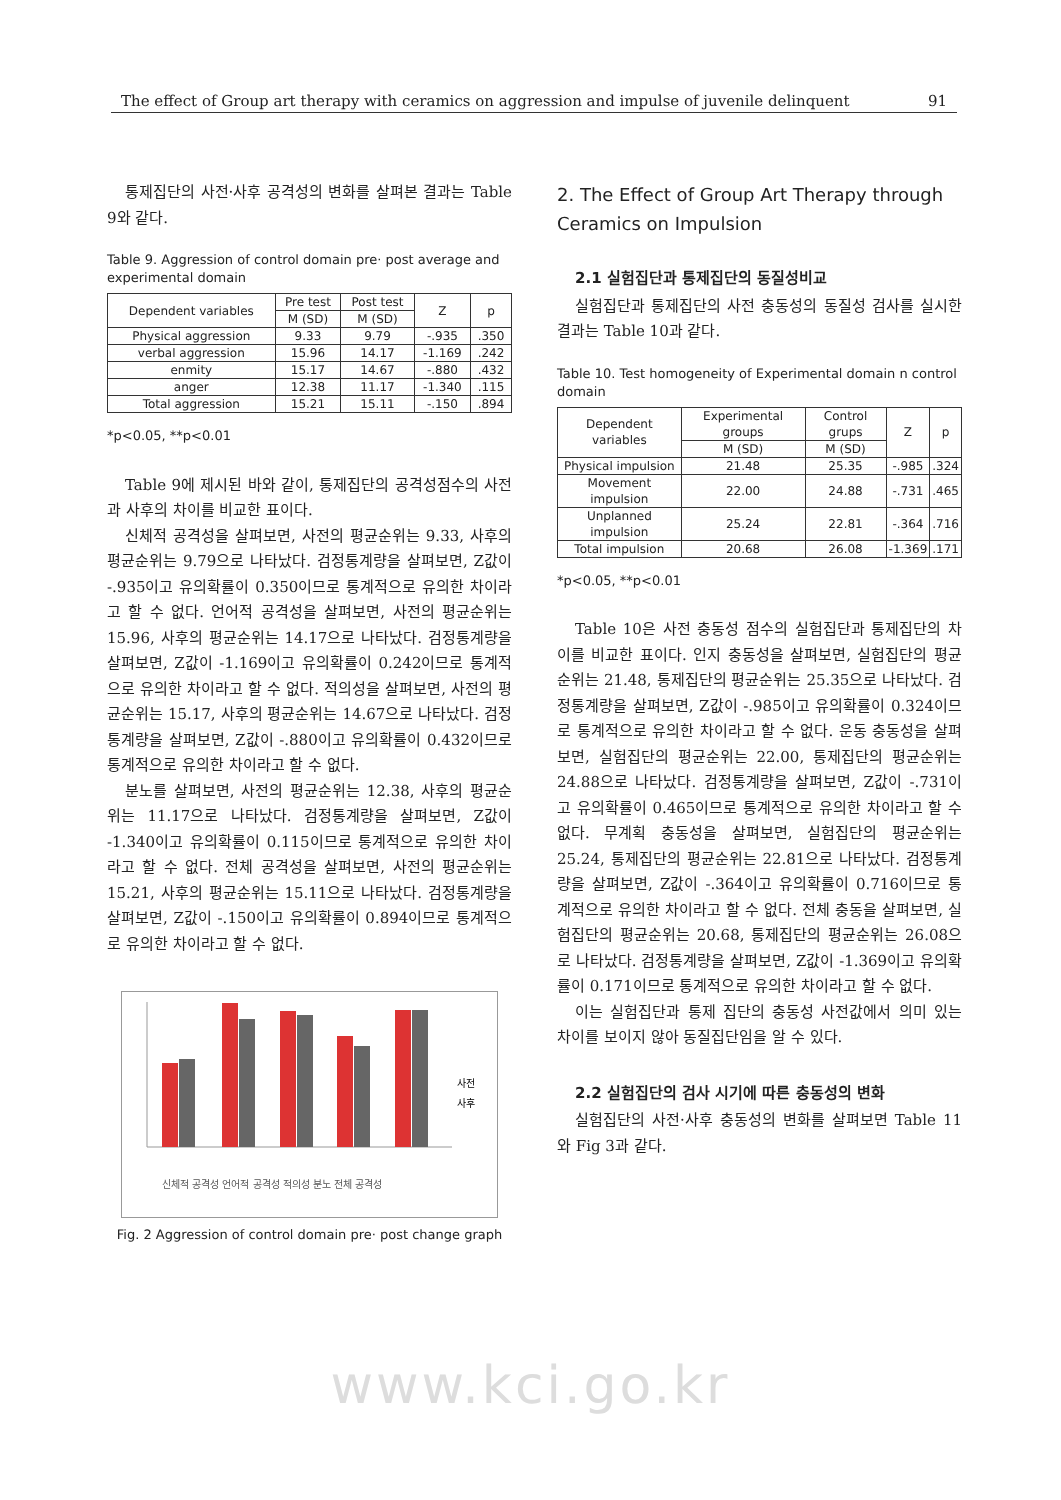The effect of Group art therapy with ceramics on aggression and impulse of juvenile delinquent 91
통제집단의 사전·사후 공격성의 변화를 살펴본 결과는 Table 9와 같다.
Table 9. Aggression of control domain pre· post average and experimental domain
| Dependent variables | Pre test | Post test | Z | p |
| --- | --- | --- | --- | --- |
| | M (SD) | M (SD) | | |
| Physical aggression | 9.33 | 9.79 | -.935 | .350 |
| verbal aggression | 15.96 | 14.17 | -1.169 | .242 |
| enmity | 15.17 | 14.67 | -.880 | .432 |
| anger | 12.38 | 11.17 | -1.340 | .115 |
| Total aggression | 15.21 | 15.11 | -.150 | .894 |
*p<0.05, **p<0.01
Table 9에 제시된 바와 같이, 통제집단의 공격성점수의 사전과 사후의 차이를 비교한 표이다.
신체적 공격성을 살펴보면, 사전의 평균순위는 9.33, 사후의 평균순위는 9.79으로 나타났다. 검정통계량을 살펴보면, Z값이 -.935이고 유의확률이 0.350이므로 통계적으로 유의한 차이라고 할 수 없다. 언어적 공격성을 살펴보면, 사전의 평균순위는 15.96, 사후의 평균순위는 14.17으로 나타났다. 검정통계량을 살펴보면, Z값이 -1.169이고 유의확률이 0.242이므로 통계적으로 유의한 차이라고 할 수 없다. 적의성을 살펴보면, 사전의 평균순위는 15.17, 사후의 평균순위는 14.67으로 나타났다. 검정통계량을 살펴보면, Z값이 -.880이고 유의확률이 0.432이므로 통계적으로 유의한 차이라고 할 수 없다.
분노를 살펴보면, 사전의 평균순위는 12.38, 사후의 평균순위는 11.17으로 나타났다. 검정통계량을 살펴보면, Z값이 -1.340이고 유의확률이 0.115이므로 통계적으로 유의한 차이라고 할 수 없다. 전체 공격성을 살펴보면, 사전의 평균순위는 15.21, 사후의 평균순위는 15.11으로 나타났다. 검정통계량을 살펴보면, Z값이 -.150이고 유의확률이 0.894이므로 통계적으로 유의한 차이라고 할 수 없다.
사전
사후
신체적 공격성 언어적 공격성 적의성 분노 전체 공격성
Fig. 2 Aggression of control domain pre· post change graph
2. The Effect of Group Art Therapy through Ceramics on Impulsion
2.1 실험집단과 통제집단의 동질성비교
실험집단과 통제집단의 사전 충동성의 동질성 검사를 실시한 결과는 Table 10과 같다.
Table 10. Test homogeneity of Experimental domain n control domain
| Dependent variables | Experimental groups | Control grups | Z | p |
| --- | --- | --- | --- | --- |
| | M (SD) | M (SD) | | |
| Physical impulsion | 21.48 | 25.35 | -.985 | .324 |
| Movement impulsion | 22.00 | 24.88 | -.731 | .465 |
| Unplanned impulsion | 25.24 | 22.81 | -.364 | .716 |
| Total impulsion | 20.68 | 26.08 | -1.369 | .171 |
*p<0.05, **p<0.01
Table 10은 사전 충동성 점수의 실험집단과 통제집단의 차이를 비교한 표이다. 인지 충동성을 살펴보면, 실험집단의 평균순위는 21.48, 통제집단의 평균순위는 25.35으로 나타났다. 검정통계량을 살펴보면, Z값이 -.985이고 유의확률이 0.324이므로 통계적으로 유의한 차이라고 할 수 없다. 운동 충동성을 살펴보면, 실험집단의 평균순위는 22.00, 통제집단의 평균순위는 24.88으로 나타났다. 검정통계량을 살펴보면, Z값이 -.731이고 유의확률이 0.465이므로 통계적으로 유의한 차이라고 할 수 없다. 무계획 충동성을 살펴보면, 실험집단의 평균순위는 25.24, 통제집단의 평균순위는 22.81으로 나타났다. 검정통계량을 살펴보면, Z값이 -.364이고 유의확률이 0.716이므로 통계적으로 유의한 차이라고 할 수 없다. 전체 충동을 살펴보면, 실험집단의 평균순위는 20.68, 통제집단의 평균순위는 26.08으로 나타났다. 검정통계량을 살펴보면, Z값이 -1.369이고 유의확률이 0.171이므로 통계적으로 유의한 차이라고 할 수 없다.
이는 실험집단과 통제 집단의 충동성 사전값에서 의미 있는 차이를 보이지 않아 동질집단임을 알 수 있다.
2.2 실험집단의 검사 시기에 따른 충동성의 변화
실험집단의 사전·사후 충동성의 변화를 살펴보면 Table 11와 Fig 3과 같다.
www.kci.go.kr